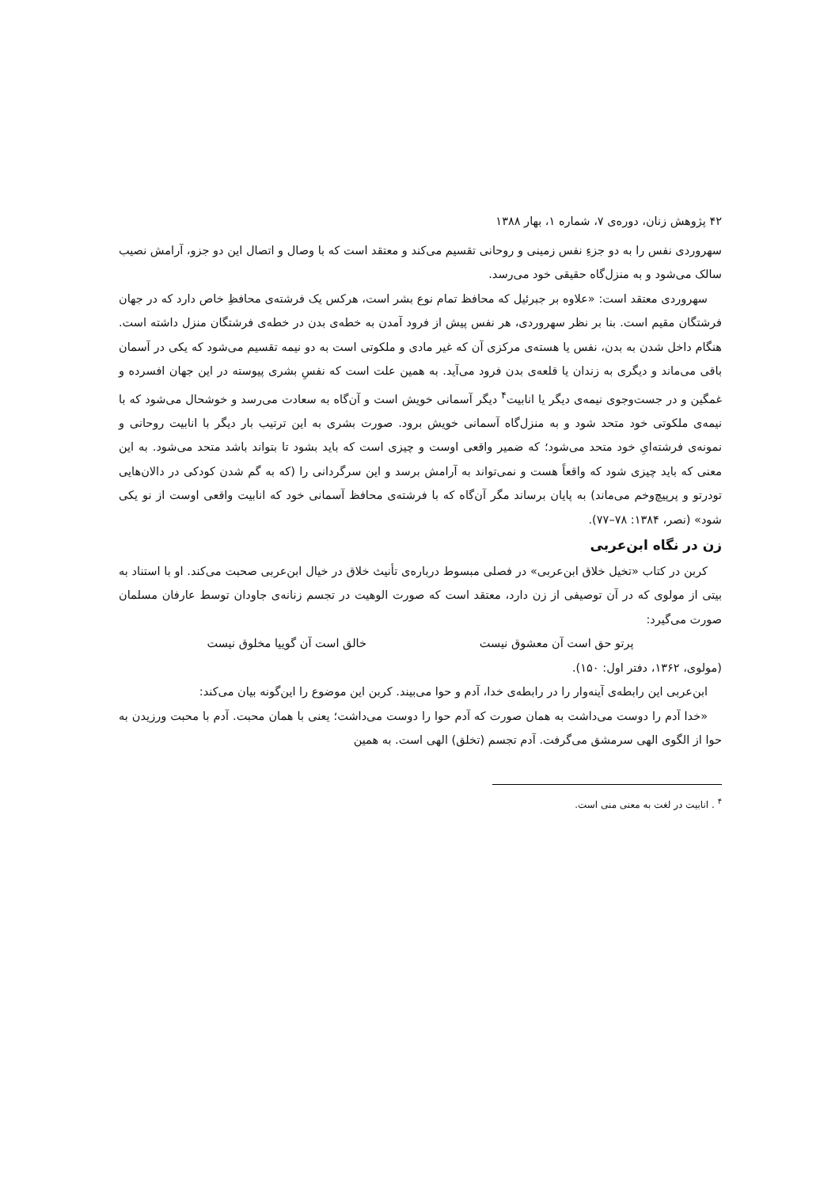۴۲ پژوهش زنان، دوره‌ی ۷، شماره ۱، بهار ۱۳۸۸
سهروردی نفس را به دو جزءِ نفس زمینی و روحانی تقسیم می‌کند و معتقد است که با وصال و اتصال این دو جزو، آرامش نصیب سالک می‌شود و به منزل‌گاه حقیقی خود می‌رسد.
سهروردی معتقد است: «علاوه بر جبرئیل که محافظ تمام نوع بشر است، هرکس یک فرشته‌ی محافظِ خاص دارد که در جهان فرشتگان مقیم است. بنا بر نظر سهروردی، هر نفس پیش از فرود آمدن به خطه‌ی بدن در خطه‌ی فرشتگان منزل داشته است. هنگام داخل شدن به بدن، نفس یا هسته‌ی مرکزی آن که غیر مادی و ملکوتی است به دو نیمه تقسیم می‌شود که یکی در آسمان باقی می‌ماند و دیگری به زندان یا قلعه‌ی بدن فرود می‌آید. به همین علت است که نفسِ بشری پیوسته در این جهان افسرده و غمگین و در جست‌وجوی نیمه‌ی دیگر یا انابیت<sup>۴</sup> دیگر آسمانی خویش است و آن‌گاه به سعادت می‌رسد و خوشحال می‌شود که با نیمه‌ی ملکوتی خود متحد شود و به منزل‌گاه آسمانی خویش برود. صورت بشری به این ترتیب بار دیگر با انابیت روحانی و نمونه‌ی فرشته‌ایِ خود متحد می‌شود؛ که ضمیر واقعی اوست و چیزی است که باید بشود تا بتواند باشد متحد می‌شود. به این معنی که باید چیزی شود که واقعاً هست و نمی‌تواند به آرامش برسد و این سرگردانی را (که به گم شدن کودکی در دالان‌هایی تودرتو و پرپیچ‌وخم می‌ماند) به پایان برساند مگر آن‌گاه که با فرشته‌ی محافظ آسمانی خود که انابیت واقعی اوست از نو یکی شود» (نصر، ۱۳۸۴: ۷۸–۷۷).
زن در نگاه ابن‌عربی
کربن در کتاب «تخیل خلاق ابن‌عربی» در فصلی مبسوط درباره‌ی تأنیث خلاق در خیال ابن‌عربی صحبت می‌کند. او با استناد به بیتی از مولوی که در آن توصیفی از زن دارد، معتقد است که صورت الوهیت در تجسم زنانه‌ی جاودان توسط عارفان مسلمان صورت می‌گیرد:
پرتو حق است آن معشوق نیست خالق است آن گوییا مخلوق نیست
(مولوی، ۱۳۶۲، دفتر اول: ۱۵۰).
ابن‌عربی این رابطه‌ی آینه‌وار را در رابطه‌ی خدا، آدم و حوا می‌بیند. کربن این موضوع را این‌گونه بیان می‌کند:
«خدا آدم را دوست می‌داشت به همان صورت که آدم حوا را دوست می‌داشت؛ یعنی با همان محبت. آدم با محبت ورزیدن به حوا از الگوی الهی سرمشق می‌گرفت. آدم تجسم (تخلق) الهی است. به همین
<sup>۴</sup> . انابیت در لغت به معنی منی است.